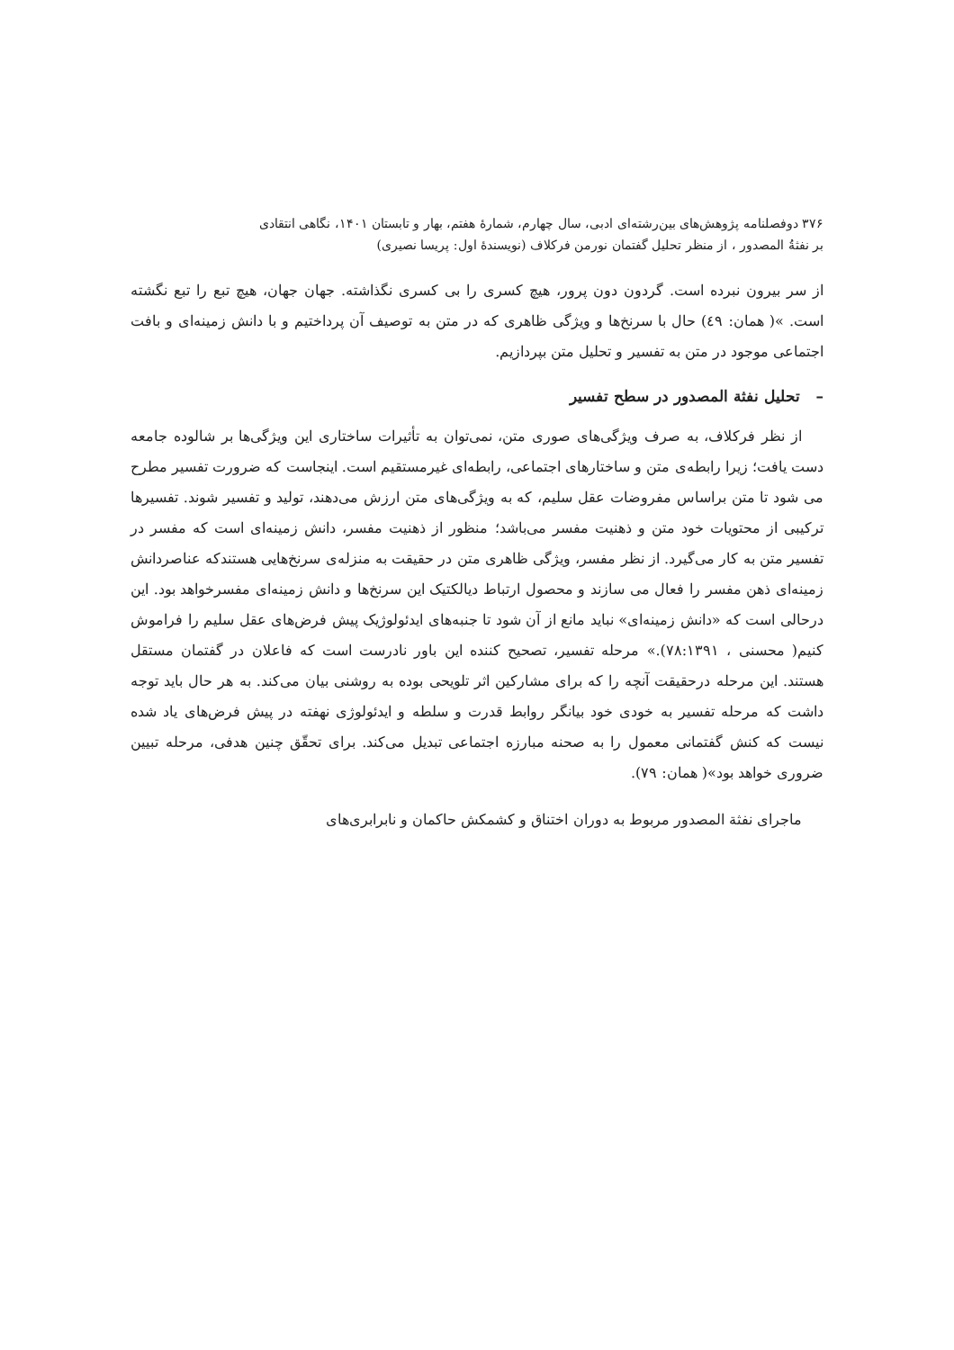۳۷۶ دوفصلنامه پژوهش‌های بین‌رشته‌ای ادبی، سال چهارم، شمارهٔ هفتم، بهار و تابستان ۱۴۰۱، نگاهی انتقادی
بر نفثةُ المصدور ، از منظر تحلیل گفتمان نورمن فرکلاف (نویسندهٔ اول: پریسا نصیری)
از سر بیرون نبرده است. گردون دون پرور، هیچ کسری را بی کسری نگذاشته. جهان جهان، هیچ تبع را تبع نگشته است. »( همان: ٤٩) حال با سرنخ‌ها و ویژگی ظاهری که در متن به توصیف آن پرداختیم و با دانش زمینه‌ای و بافت اجتماعی موجود در متن به تفسیر و تحلیل متن بپردازیم.
– تحلیل نفثة المصدور در سطح تفسیر
از نظر فرکلاف، به صرف ویژگی‌های صوری متن، نمی‌توان به تأثیرات ساختاری این ویژگی‌ها بر شالوده جامعه دست یافت؛ زیرا رابطه‌ی متن و ساختارهای اجتماعی، رابطه‌ای غیرمستقیم است. اینجاست که ضرورت تفسیر مطرح می شود تا متن براساس مفروضات عقل سلیم، که به ویژگی‌های متن ارزش می‌دهند، تولید و تفسیر شوند. تفسیرها ترکیبی از محتویات خود متن و ذهنیت مفسر می‌باشد؛ منظور از ذهنیت مفسر، دانش زمینه‌ای است که مفسر در تفسیر متن به کار می‌گیرد. از نظر مفسر، ویژگی ظاهری متن در حقیقت به منزله‌ی سرنخ‌هایی هستندکه عناصردانش زمینه‌ای ذهن مفسر را فعال می سازند و محصول ارتباط دیالکتیک این سرنخ‌ها و دانش زمینه‌ای مفسرخواهد بود. این درحالی است که «دانش زمینه‌ای» نباید مانع از آن شود تا جنبه‌های ایدئولوژیک پیش فرض‌های عقل سلیم را فراموش کنیم( محسنی ، ۷۸:۱۳۹۱).» مرحله تفسیر، تصحیح کننده این باور نادرست است که فاعلان در گفتمان مستقل هستند. این مرحله درحقیقت آنچه را که برای مشارکین اثر تلویحی بوده به روشنی بیان می‌کند. به هر حال باید توجه داشت که مرحله تفسیر به خودی خود بیانگر روابط قدرت و سلطه و ایدئولوژی نهفته در پیش فرض‌های یاد شده نیست که کنش گفتمانی معمول را به صحنه مبارزه اجتماعی تبدیل می‌کند. برای تحقّق چنین هدفی، مرحله تبیین ضروری خواهد بود»( همان: ۷۹).
ماجرای نفثة المصدور مربوط به دوران اختناق و کشمکش حاکمان و نابرابری‌های